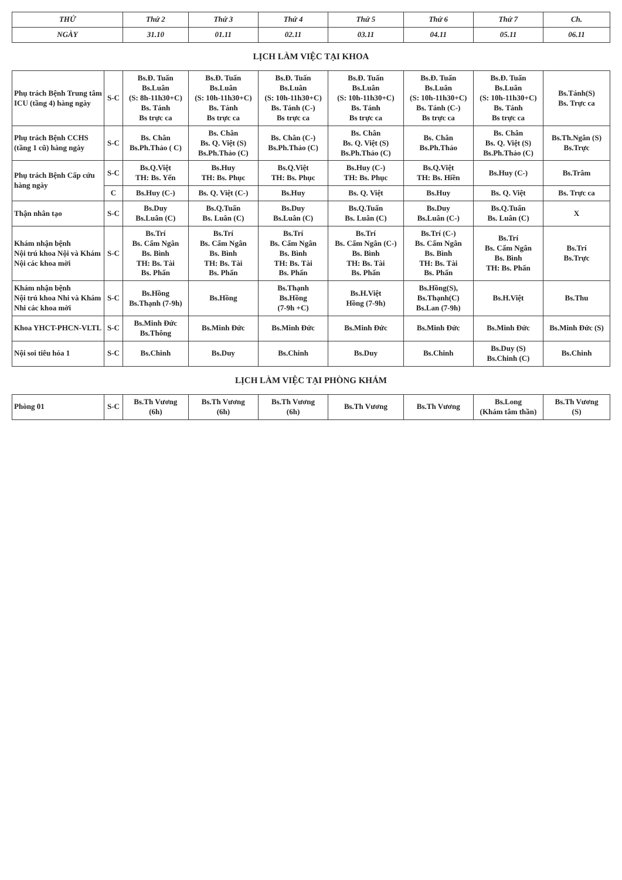| THỨ | | Thứ 2 | Thứ 3 | Thứ 4 | Thứ 5 | Thứ 6 | Thứ 7 | Ch. |
| --- | --- | --- | --- | --- | --- | --- | --- | --- |
| NGÀY | | 31.10 | 01.11 | 02.11 | 03.11 | 04.11 | 05.11 | 06.11 |
| LỊCH LÀM VIỆC TẠI KHOA | | | | | | | | |
| Phụ trách Bệnh Trung tâm ICU (tầng 4) hàng ngày | S-C | Bs.Đ. Tuấn Bs.Luân (S: 8h-11h30+C) Bs. Tánh Bs trực ca | Bs.Đ. Tuấn Bs.Luân (S: 10h-11h30+C) Bs. Tánh Bs trực ca | Bs.Đ. Tuấn Bs.Luân (S: 10h-11h30+C) Bs. Tánh (C-) Bs trực ca | Bs.Đ. Tuấn Bs.Luân (S: 10h-11h30+C) Bs. Tánh Bs trực ca | Bs.Đ. Tuấn Bs.Luân (S: 10h-11h30+C) Bs. Tánh (C-) Bs trực ca | Bs.Đ. Tuấn Bs.Luân (S: 10h-11h30+C) Bs. Tánh Bs trực ca | Bs.Tánh(S) Bs. Trực ca |
| Phụ trách Bệnh CCHS (tầng 1 cũ) hàng ngày | S-C | Bs. Chân Bs.Ph.Thảo ( C) | Bs. Chân Bs. Q. Việt (S) Bs.Ph.Thảo (C) | Bs. Chân (C-) Bs.Ph.Thảo (C) | Bs. Chân Bs. Q. Việt (S) Bs.Ph.Thảo (C) | Bs. Chân Bs.Ph.Thảo | Bs. Chân Bs. Q. Việt (S) Bs.Ph.Thảo (C) | Bs.Th.Ngân (S) Bs.Trực |
| Phụ trách Bệnh Cấp cứu hàng ngày | S-C | Bs.Q.Việt TH: Bs. Yến | Bs.Huy TH: Bs. Phục | Bs.Q.Việt TH: Bs. Phục | Bs.Huy (C-) TH: Bs. Phục | Bs.Q.Việt TH: Bs. Hiền | Bs.Huy (C-) | Bs.Trâm |
| | C | Bs.Huy (C-) | Bs. Q. Việt (C-) | Bs.Huy | Bs. Q. Việt | Bs.Huy | Bs. Q. Việt | Bs. Trực ca |
| Thận nhân tạo | S-C | Bs.Duy Bs.Luân (C) | Bs.Q.Tuấn Bs. Luân (C) | Bs.Duy Bs.Luân (C) | Bs.Q.Tuấn Bs. Luân (C) | Bs.Duy Bs.Luân (C-) | Bs.Q.Tuấn Bs. Luân (C) | X |
| Khám nhận bệnh Nội trú khoa Nội và Khám Nội các khoa mời | S-C | Bs.Trí Bs. Cẩm Ngân Bs. Bình TH: Bs. Tài Bs. Phấn | Bs.Trí Bs. Cẩm Ngân Bs. Bình TH: Bs. Tài Bs. Phấn | Bs.Trí Bs. Cẩm Ngân Bs. Bình TH: Bs. Tài Bs. Phấn | Bs.Trí Bs. Cẩm Ngân (C-) Bs. Bình TH: Bs. Tài Bs. Phấn | Bs.Trí (C-) Bs. Cẩm Ngân Bs. Bình TH: Bs. Tài Bs. Phấn | Bs.Trí Bs. Cẩm Ngân Bs. Bình TH: Bs. Phấn | Bs.Trí Bs.Trực |
| Khám nhận bệnh Nội trú khoa Nhi và Khám Nhi các khoa mời | S-C | Bs.Hồng Bs.Thạnh (7-9h) | Bs.Hồng | Bs.Thạnh Bs.Hồng (7-9h +C) | Bs.H.Việt Hồng (7-9h) | Bs.Hồng(S), Bs.Thạnh(C) Bs.Lan (7-9h) | Bs.H.Việt | Bs.Thu |
| Khoa YHCT-PHCN-VLTL | S-C | Bs.Minh Đức Bs.Thông | Bs.Minh Đức | Bs.Minh Đức | Bs.Minh Đức | Bs.Minh Đức | Bs.Minh Đức | Bs.Minh Đức (S) |
| Nội soi tiêu hóa 1 | S-C | Bs.Chinh | Bs.Duy | Bs.Chinh | Bs.Duy | Bs.Chinh | Bs.Duy (S) Bs.Chinh (C) | Bs.Chinh |
| LỊCH LÀM VIỆC TẠI PHÒNG KHÁM | | | | | | | | |
| Phòng 01 | S-C | Bs.Th Vương (6h) | Bs.Th Vương (6h) | Bs.Th Vương (6h) | Bs.Th Vương | Bs.Th Vương | Bs.Long (Khám tâm thần) | Bs.Th Vương (S) |